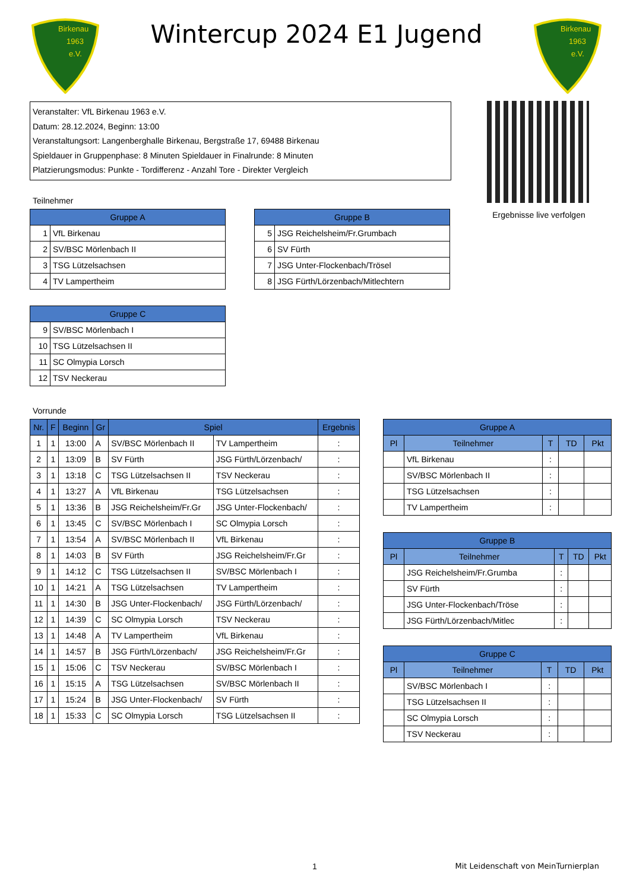Birkenau
1963
e.V.
Wintercup 2024 E1 Jugend
Birkenau
1963
e.V.
Veranstalter: VfL Birkenau 1963 e.V.
Datum: 28.12.2024, Beginn: 13:00
Veranstaltungsort: Langenberghalle Birkenau, Bergstraße 17, 69488 Birkenau
Spieldauer in Gruppenphase: 8 Minuten Spieldauer in Finalrunde: 8 Minuten
Platzierungsmodus: Punkte - Tordifferenz - Anzahl Tore - Direkter Vergleich
Ergebnisse live verfolgen
Teilnehmer
| Gruppe A | |
| --- | --- |
| 1 | VfL Birkenau |
| 2 | SV/BSC Mörlenbach II |
| 3 | TSG Lützelsachsen |
| 4 | TV Lampertheim |
| Gruppe B | |
| --- | --- |
| 5 | JSG Reichelsheim/Fr.Grumbach |
| 6 | SV Fürth |
| 7 | JSG Unter-Flockenbach/Trösel |
| 8 | JSG Fürth/Lörzenbach/Mitlechtern |
| Gruppe C | |
| --- | --- |
| 9 | SV/BSC Mörlenbach I |
| 10 | TSG Lützelsachsen II |
| 11 | SC Olmypia Lorsch |
| 12 | TSV Neckerau |
Vorrunde
| Nr. | F | Beginn | Gr | Spiel | | Ergebnis |
| --- | --- | --- | --- | --- | --- | --- |
| 1 | 1 | 13:00 | A | SV/BSC Mörlenbach II | TV Lampertheim | : |
| 2 | 1 | 13:09 | B | SV Fürth | JSG Fürth/Lörzenbach/ | : |
| 3 | 1 | 13:18 | C | TSG Lützelsachsen II | TSV Neckerau | : |
| 4 | 1 | 13:27 | A | VfL Birkenau | TSG Lützelsachsen | : |
| 5 | 1 | 13:36 | B | JSG Reichelsheim/Fr.Gr | JSG Unter-Flockenbach/ | : |
| 6 | 1 | 13:45 | C | SV/BSC Mörlenbach I | SC Olmypia Lorsch | : |
| 7 | 1 | 13:54 | A | SV/BSC Mörlenbach II | VfL Birkenau | : |
| 8 | 1 | 14:03 | B | SV Fürth | JSG Reichelsheim/Fr.Gr | : |
| 9 | 1 | 14:12 | C | TSG Lützelsachsen II | SV/BSC Mörlenbach I | : |
| 10 | 1 | 14:21 | A | TSG Lützelsachsen | TV Lampertheim | : |
| 11 | 1 | 14:30 | B | JSG Unter-Flockenbach/ | JSG Fürth/Lörzenbach/ | : |
| 12 | 1 | 14:39 | C | SC Olmypia Lorsch | TSV Neckerau | : |
| 13 | 1 | 14:48 | A | TV Lampertheim | VfL Birkenau | : |
| 14 | 1 | 14:57 | B | JSG Fürth/Lörzenbach/ | JSG Reichelsheim/Fr.Gr | : |
| 15 | 1 | 15:06 | C | TSV Neckerau | SV/BSC Mörlenbach I | : |
| 16 | 1 | 15:15 | A | TSG Lützelsachsen | SV/BSC Mörlenbach II | : |
| 17 | 1 | 15:24 | B | JSG Unter-Flockenbach/ | SV Fürth | : |
| 18 | 1 | 15:33 | C | SC Olmypia Lorsch | TSG Lützelsachsen II | : |
| Gruppe A | | | | |
| --- | --- | --- | --- | --- |
| Pl | Teilnehmer | T | TD | Pkt |
| | VfL Birkenau | : | | |
| | SV/BSC Mörlenbach II | : | | |
| | TSG Lützelsachsen | : | | |
| | TV Lampertheim | : | | |
| Gruppe B | | | | |
| --- | --- | --- | --- | --- |
| Pl | Teilnehmer | T | TD | Pkt |
| | JSG Reichelsheim/Fr.Grumba | : | | |
| | SV Fürth | : | | |
| | JSG Unter-Flockenbach/Tröse | : | | |
| | JSG Fürth/Lörzenbach/Mitlec | : | | |
| Gruppe C | | | | |
| --- | --- | --- | --- | --- |
| Pl | Teilnehmer | T | TD | Pkt |
| | SV/BSC Mörlenbach I | : | | |
| | TSG Lützelsachsen II | : | | |
| | SC Olmypia Lorsch | : | | |
| | TSV Neckerau | : | | |
1 Mit Leidenschaft von MeinTurnierplan